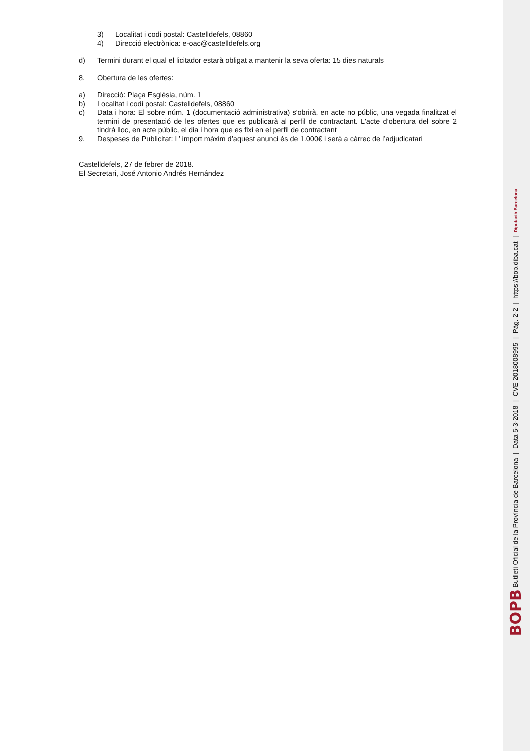3) Localitat i codi postal: Castelldefels, 08860
4) Direcció electrònica: e-oac@castelldefels.org
d) Termini durant el qual el licitador estarà obligat a mantenir la seva oferta: 15 dies naturals
8. Obertura de les ofertes:
a) Direcció: Plaça Església, núm. 1
b) Localitat i codi postal: Castelldefels, 08860
c) Data i hora: El sobre núm. 1 (documentació administrativa) s'obrirà, en acte no públic, una vegada finalitzat el termini de presentació de les ofertes que es publicarà al perfil de contractant. L'acte d’obertura del sobre 2 tindrà lloc, en acte públic, el dia i hora que es fixi en el perfil de contractant
9. Despeses de Publicitat: L’ import màxim d’aquest anunci és de 1.000€ i serà a càrrec de l’adjudicatari
Castelldefels, 27 de febrer de 2018.
El Secretari, José Antonio Andrés Hernández
BOPB Butlletí Oficial de la Província de Barcelona | Data 5-3-2018 | CVE 2018008995 | Pàg. 2-2 | https://bop.diba.cat | Diputació Barcelona